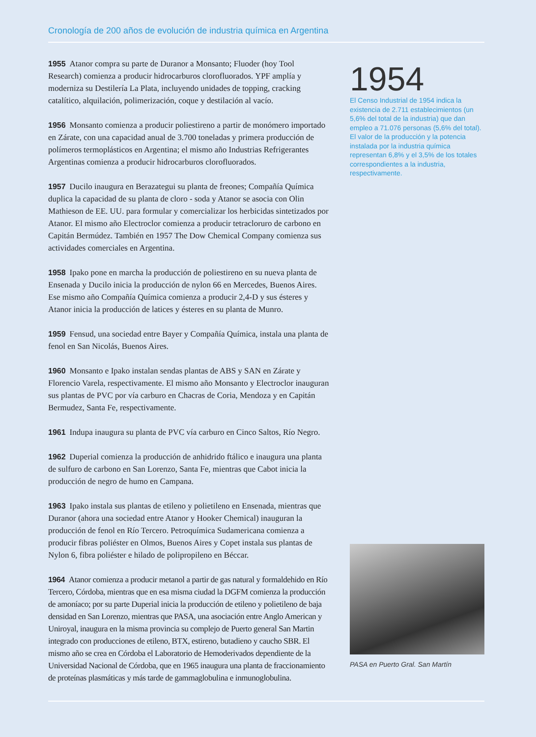Cronología de 200 años de evolución de industria química en Argentina
1955 Atanor compra su parte de Duranor a Monsanto; Fluoder (hoy Tool Research) comienza a producir hidrocarburos clorofluorados. YPF amplía y moderniza su Destilería La Plata, incluyendo unidades de topping, cracking catalítico, alquilación, polimerización, coque y destilación al vacío.
1956 Monsanto comienza a producir poliestireno a partir de monómero importado en Zárate, con una capacidad anual de 3.700 toneladas y primera producción de polímeros termoplásticos en Argentina; el mismo año Industrias Refrigerantes Argentinas comienza a producir hidrocarburos clorofluorados.
1957 Ducilo inaugura en Berazategui su planta de freones; Compañía Química duplica la capacidad de su planta de cloro - soda y Atanor se asocia con Olin Mathieson de EE. UU. para formular y comercializar los herbicidas sintetizados por Atanor. El mismo año Electroclor comienza a producir tetracloruro de carbono en Capitán Bermúdez. También en 1957 The Dow Chemical Company comienza sus actividades comerciales en Argentina.
1958 Ipako pone en marcha la producción de poliestireno en su nueva planta de Ensenada y Ducilo inicia la producción de nylon 66 en Mercedes, Buenos Aires. Ese mismo año Compañía Química comienza a producir 2,4-D y sus ésteres y Atanor inicia la producción de latices y ésteres en su planta de Munro.
1959 Fensud, una sociedad entre Bayer y Compañía Química, instala una planta de fenol en San Nicolás, Buenos Aires.
1960 Monsanto e Ipako instalan sendas plantas de ABS y SAN en Zárate y Florencio Varela, respectivamente. El mismo año Monsanto y Electroclor inauguran sus plantas de PVC por vía carburo en Chacras de Coria, Mendoza y en Capitán Bermudez, Santa Fe, respectivamente.
1961 Indupa inaugura su planta de PVC vía carburo en Cinco Saltos, Río Negro.
1962 Duperial comienza la producción de anhidrido ftálico e inaugura una planta de sulfuro de carbono en San Lorenzo, Santa Fe, mientras que Cabot inicia la producción de negro de humo en Campana.
1963 Ipako instala sus plantas de etileno y polietileno en Ensenada, mientras que Duranor (ahora una sociedad entre Atanor y Hooker Chemical) inauguran la producción de fenol en Río Tercero. Petroquímica Sudamericana comienza a producir fibras poliéster en Olmos, Buenos Aires y Copet instala sus plantas de Nylon 6, fibra poliéster e hilado de polipropileno en Béccar.
1964 Atanor comienza a producir metanol a partir de gas natural y formaldehido en Río Tercero, Córdoba, mientras que en esa misma ciudad la DGFM comienza la producción de amoníaco; por su parte Duperial inicia la producción de etileno y polietileno de baja densidad en San Lorenzo, mientras que PASA, una asociación entre Anglo American y Uniroyal, inaugura en la misma provincia su complejo de Puerto general San Martin integrado con producciones de etileno, BTX, estireno, butadieno y caucho SBR. El mismo año se crea en Córdoba el Laboratorio de Hemoderivados dependiente de la Universidad Nacional de Córdoba, que en 1965 inaugura una planta de fraccionamiento de proteínas plasmáticas y más tarde de gammaglobulina e inmunoglobulina.
1954
El Censo Industrial de 1954 indica la existencia de 2.711 establecimientos (un 5,6% del total de la industria) que dan empleo a 71.076 personas (5,6% del total). El valor de la producción y la potencia instalada por la industria química representan 6,8% y el 3,5% de los totales correspondientes a la industria, respectivamente.
PASA en Puerto Gral. San Martín